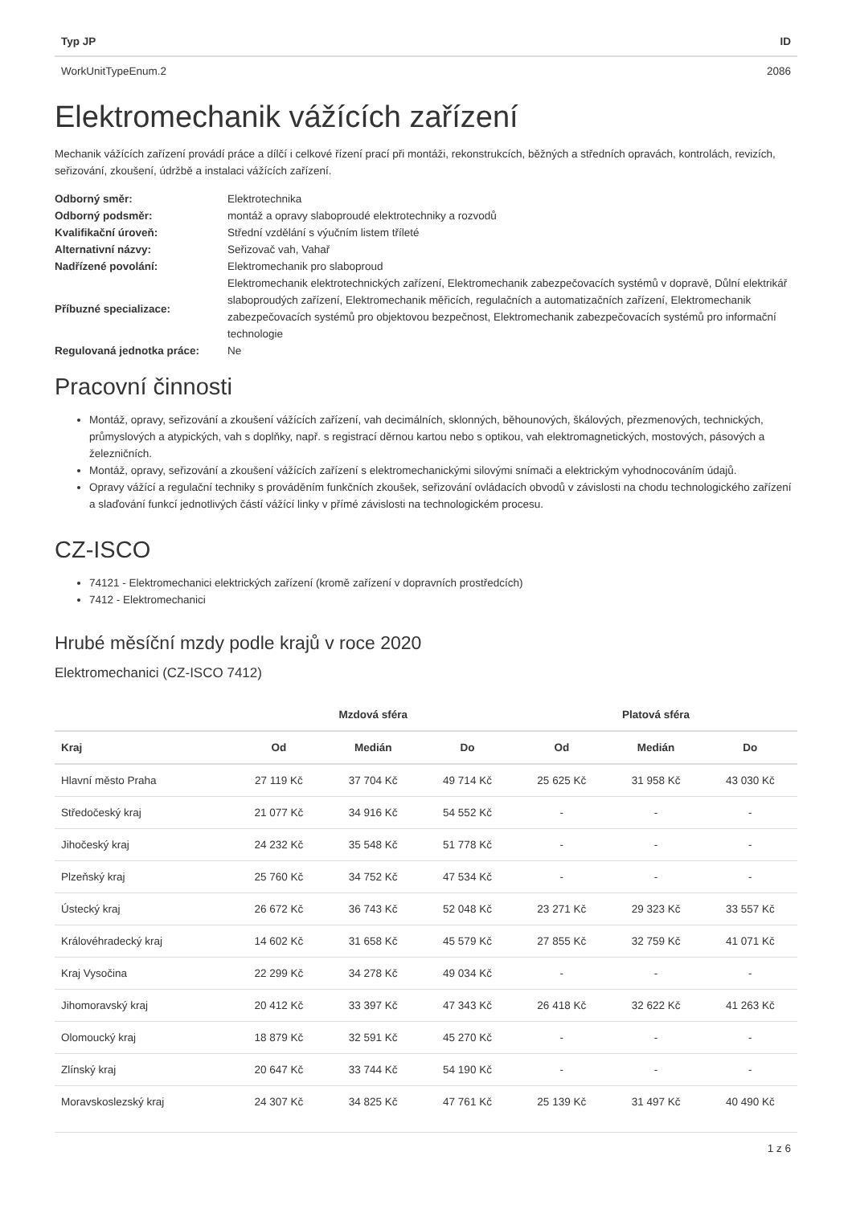| Typ JP | ID |
| --- | --- |
| WorkUnitTypeEnum.2 | 2086 |
Elektromechanik vážících zařízení
Mechanik vážících zařízení provádí práce a dílčí i celkové řízení prací při montáži, rekonstrukcích, běžných a středních opravách, kontrolách, revizích, seřizování, zkoušení, údržbě a instalaci vážících zařízení.
| Odborný směr: | Elektrotechnika |
| Odborný podsměr: | montáž a opravy slaboproudé elektrotechniky a rozvodů |
| Kvalifikační úroveň: | Střední vzdělání s výučním listem tříleté |
| Alternativní názvy: | Seřizovač vah, Vahař |
| Nadřízené povolání: | Elektromechanik pro slaboproud |
| Příbuzné specializace: | Elektromechanik elektrotechnických zařízení, Elektromechanik zabezpečovacích systémů v dopravě, Důlní elektrikář slaboproudých zařízení, Elektromechanik měřicích, regulačních a automatizačních zařízení, Elektromechanik zabezpečovacích systémů pro objektovou bezpečnost, Elektromechanik zabezpečovacích systémů pro informační technologie |
| Regulovaná jednotka práce: | Ne |
Pracovní činnosti
Montáž, opravy, seřizování a zkoušení vážících zařízení, vah decimálních, sklonných, běhounových, škálových, přezmenových, technických, průmyslových a atypických, vah s doplňky, např. s registrací děrnou kartou nebo s optikou, vah elektromagnetických, mostových, pásových a železničních.
Montáž, opravy, seřizování a zkoušení vážících zařízení s elektromechanickými silovými snímači a elektrickým vyhodnocováním údajů.
Opravy vážící a regulační techniky s prováděním funkčních zkoušek, seřizování ovládacích obvodů v závislosti na chodu technologického zařízení a slaďování funkcí jednotlivých částí vážící linky v přímé závislosti na technologickém procesu.
CZ-ISCO
74121 - Elektromechanici elektrických zařízení (kromě zařízení v dopravních prostředcích)
7412 - Elektromechanici
Hrubé měsíční mzdy podle krajů v roce 2020
Elektromechanici (CZ-ISCO 7412)
| | Mzdová sféra | | | Platová sféra | | |
| --- | --- | --- | --- | --- | --- | --- |
| Kraj | Od | Medián | Do | Od | Medián | Do |
| Hlavní město Praha | 27 119 Kč | 37 704 Kč | 49 714 Kč | 25 625 Kč | 31 958 Kč | 43 030 Kč |
| Středočeský kraj | 21 077 Kč | 34 916 Kč | 54 552 Kč | - | - | - |
| Jihočeský kraj | 24 232 Kč | 35 548 Kč | 51 778 Kč | - | - | - |
| Plzeňský kraj | 25 760 Kč | 34 752 Kč | 47 534 Kč | - | - | - |
| Ústecký kraj | 26 672 Kč | 36 743 Kč | 52 048 Kč | 23 271 Kč | 29 323 Kč | 33 557 Kč |
| Královéhradecký kraj | 14 602 Kč | 31 658 Kč | 45 579 Kč | 27 855 Kč | 32 759 Kč | 41 071 Kč |
| Kraj Vysočina | 22 299 Kč | 34 278 Kč | 49 034 Kč | - | - | - |
| Jihomoravský kraj | 20 412 Kč | 33 397 Kč | 47 343 Kč | 26 418 Kč | 32 622 Kč | 41 263 Kč |
| Olomoucký kraj | 18 879 Kč | 32 591 Kč | 45 270 Kč | - | - | - |
| Zlínský kraj | 20 647 Kč | 33 744 Kč | 54 190 Kč | - | - | - |
| Moravskoslezský kraj | 24 307 Kč | 34 825 Kč | 47 761 Kč | 25 139 Kč | 31 497 Kč | 40 490 Kč |
1 z 6